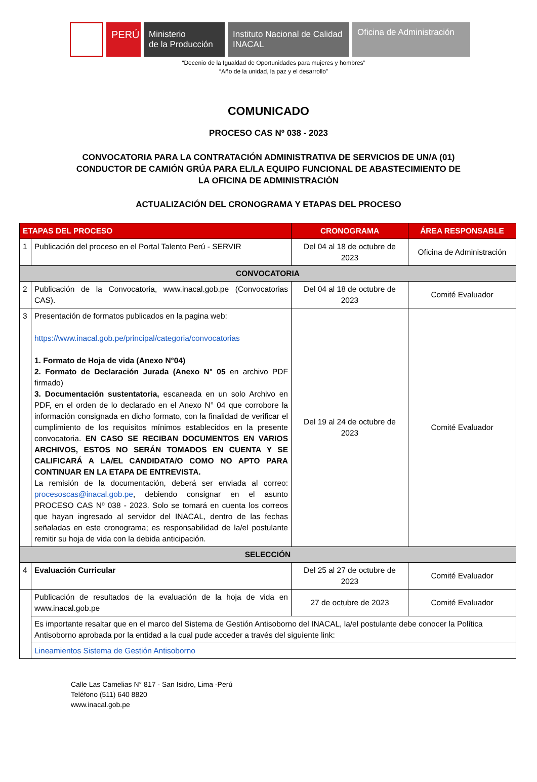PERÚ Ministerio
de la Producción
Instituto Nacional de Calidad
INACAL
Oficina de Administración
“Decenio de la Igualdad de Oportunidades para mujeres y hombres”
“Año de la unidad, la paz y el desarrollo”
COMUNICADO
PROCESO CAS Nº 038 - 2023
CONVOCATORIA PARA LA CONTRATACIÓN ADMINISTRATIVA DE SERVICIOS DE UN/A (01) CONDUCTOR DE CAMIÓN GRÚA PARA EL/LA EQUIPO FUNCIONAL DE ABASTECIMIENTO DE LA OFICINA DE ADMINISTRACIÓN
ACTUALIZACIÓN DEL CRONOGRAMA Y ETAPAS DEL PROCESO
| ETAPAS DEL PROCESO | | CRONOGRAMA | ÁREA RESPONSABLE |
| --- | --- | --- | --- |
| 1 | Publicación del proceso en el Portal Talento Perú - SERVIR | Del 04 al 18 de octubre de 2023 | Oficina de Administración |
| CONVOCATORIA | | | |
| 2 | Publicación de la Convocatoria, www.inacal.gob.pe (Convocatorias CAS). | Del 04 al 18 de octubre de 2023 | Comité Evaluador |
| 3 | Presentación de formatos publicados en la pagina web: https://www.inacal.gob.pe/principal/categoria/convocatorias 1. Formato de Hoja de vida (Anexo N°04) 2. Formato de Declaración Jurada (Anexo N° 05 en archivo PDF firmado) 3. Documentación sustentatoria, escaneada en un solo Archivo en PDF, en el orden de lo declarado en el Anexo N° 04 que corrobore la información consignada en dicho formato, con la finalidad de verificar el cumplimiento de los requisitos mínimos establecidos en la presente convocatoria. EN CASO SE RECIBAN DOCUMENTOS EN VARIOS ARCHIVOS, ESTOS NO SERÁN TOMADOS EN CUENTA Y SE CALIFICARÁ A LA/EL CANDIDATA/O COMO NO APTO PARA CONTINUAR EN LA ETAPA DE ENTREVISTA. La remisión de la documentación, deberá ser enviada al correo: procesoscas@inacal.gob.pe , debiendo consignar en el asunto PROCESO CAS Nº 038 - 2023. Solo se tomará en cuenta los correos que hayan ingresado al servidor del INACAL, dentro de las fechas señaladas en este cronograma; es responsabilidad de la/el postulante remitir su hoja de vida con la debida anticipación. | Del 19 al 24 de octubre de 2023 | Comité Evaluador |
| SELECCIÓN | | | |
| 4 | Evaluación Curricular | Del 25 al 27 de octubre de 2023 | Comité Evaluador |
| | Publicación de resultados de la evaluación de la hoja de vida en www.inacal.gob.pe | 27 de octubre de 2023 | Comité Evaluador |
| | Es importante resaltar que en el marco del Sistema de Gestión Antisoborno del INACAL, la/el postulante debe conocer la Política Antisoborno aprobada por la entidad a la cual pude acceder a través del siguiente link: | | |
| | Lineamientos Sistema de Gestión Antisoborno | | |
Calle Las Camelias N° 817 - San Isidro, Lima -Perú
Teléfono (511) 640 8820
www.inacal.gob.pe